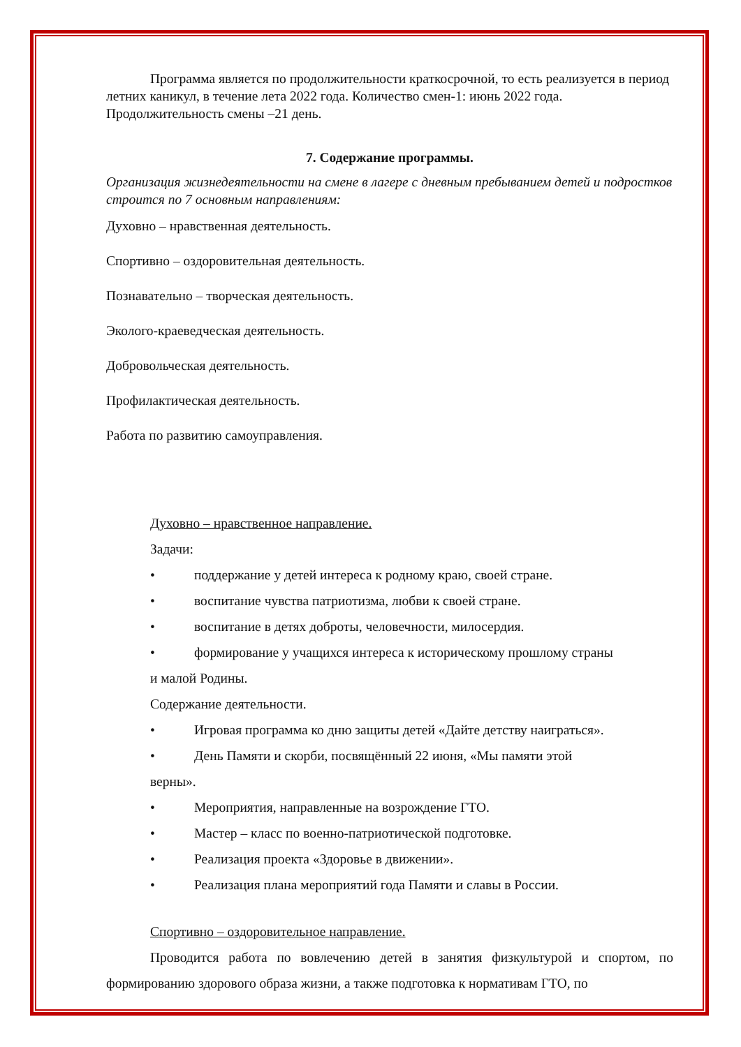Программа является по продолжительности краткосрочной, то есть реализуется в период летних каникул, в течение лета 2022 года. Количество смен-1: июнь 2022 года. Продолжительность смены –21 день.
7. Содержание программы.
Организация жизнедеятельности на смене в лагере с дневным пребыванием детей и подростков строится по 7 основным направлениям:
Духовно – нравственная деятельность.
Спортивно – оздоровительная деятельность.
Познавательно – творческая деятельность.
Эколого-краеведческая деятельность.
Добровольческая деятельность.
Профилактическая деятельность.
Работа по развитию самоуправления.
Духовно – нравственное направление.
Задачи:
• поддержание у детей интереса к родному краю, своей стране.
• воспитание чувства патриотизма, любви к своей стране.
• воспитание в детях доброты, человечности, милосердия.
• формирование у учащихся интереса к историческому прошлому страны
и малой Родины.
Содержание деятельности.
• Игровая программа ко дню защиты детей «Дайте детству наиграться».
• День Памяти и скорби, посвящённый 22 июня, «Мы памяти этой
верны».
• Мероприятия, направленные на возрождение ГТО.
• Мастер – класс по военно-патриотической подготовке.
• Реализация проекта «Здоровье в движении».
• Реализация плана мероприятий года Памяти и славы в России.
Спортивно – оздоровительное направление.
Проводится работа по вовлечению детей в занятия физкультурой и спортом, по формированию здорового образа жизни, а также подготовка к нормативам ГТО, по